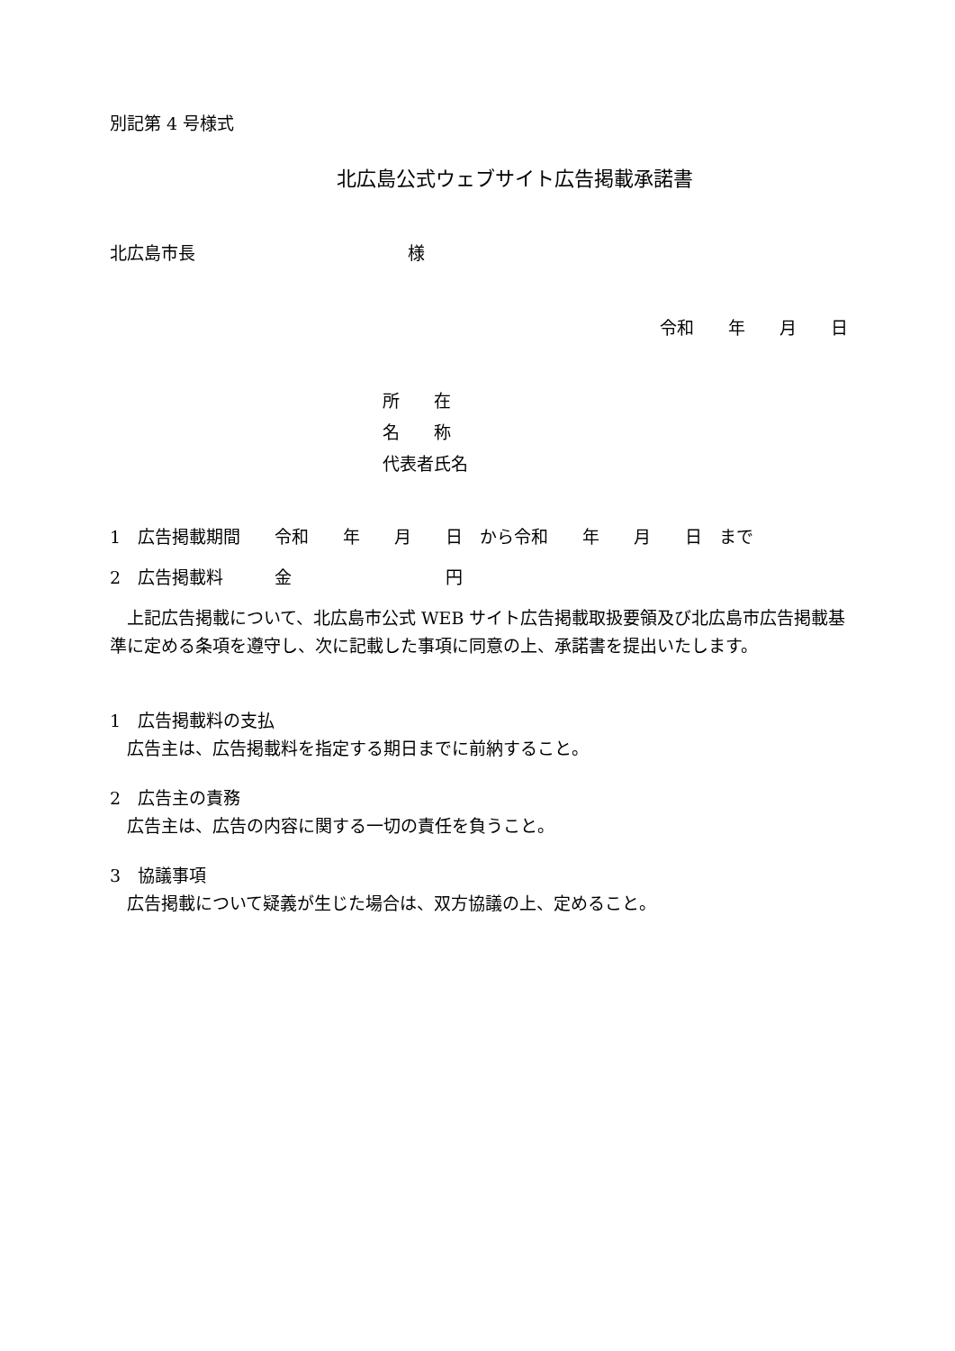別記第 4 号様式
北広島公式ウェブサイト広告掲載承諾書
北広島市長 様
令和　　年　　月　　日
所　　在
名　　称
代表者氏名
1　広告掲載期間　　令和　　年　　月　　日　から令和　　年　　月　　日　まで
2　広告掲載料　　　金　　　　　　　　　円
上記広告掲載について、北広島市公式 WEB サイト広告掲載取扱要領及び北広島市広告掲載基準に定める条項を遵守し、次に記載した事項に同意の上、承諾書を提出いたします。
1　広告掲載料の支払
広告主は、広告掲載料を指定する期日までに前納すること。
2　広告主の責務
広告主は、広告の内容に関する一切の責任を負うこと。
3　協議事項
広告掲載について疑義が生じた場合は、双方協議の上、定めること。